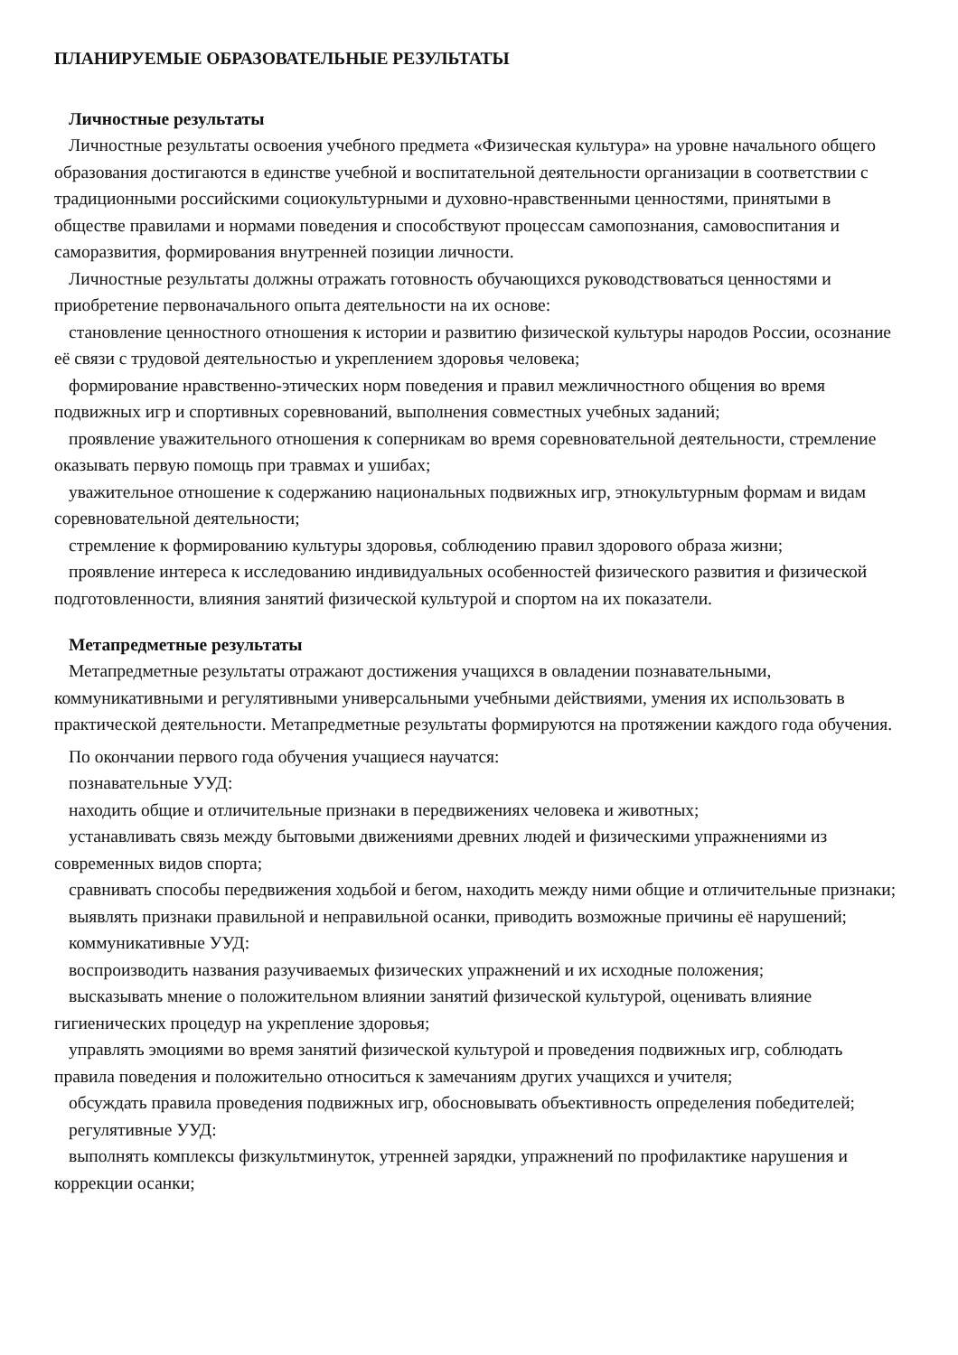ПЛАНИРУЕМЫЕ ОБРАЗОВАТЕЛЬНЫЕ РЕЗУЛЬТАТЫ
Личностные результаты
Личностные результаты освоения учебного предмета «Физическая культура» на уровне начального общего образования достигаются в единстве учебной и воспитательной деятельности организации в соответствии с традиционными российскими социокультурными и духовно-нравственными ценностями, принятыми в обществе правилами и нормами поведения и способствуют процессам самопознания, самовоспитания и саморазвития, формирования внутренней позиции личности.
Личностные результаты должны отражать готовность обучающихся руководствоваться ценностями и приобретение первоначального опыта деятельности на их основе:
становление ценностного отношения к истории и развитию физической культуры народов России, осознание её связи с трудовой деятельностью и укреплением здоровья человека;
формирование нравственно-этических норм поведения и правил межличностного общения во время подвижных игр и спортивных соревнований, выполнения совместных учебных заданий;
проявление уважительного отношения к соперникам во время соревновательной деятельности, стремление оказывать первую помощь при травмах и ушибах;
уважительное отношение к содержанию национальных подвижных игр, этнокультурным формам и видам соревновательной деятельности;
стремление к формированию культуры здоровья, соблюдению правил здорового образа жизни;
проявление интереса к исследованию индивидуальных особенностей физического развития и физической подготовленности, влияния занятий физической культурой и спортом на их показатели.
Метапредметные результаты
Метапредметные результаты отражают достижения учащихся в овладении познавательными, коммуникативными и регулятивными универсальными учебными действиями, умения их использовать в практической деятельности. Метапредметные результаты формируются на протяжении каждого года обучения.
По окончании первого года обучения учащиеся научатся:
познавательные УУД:
находить общие и отличительные признаки в передвижениях человека и животных;
устанавливать связь между бытовыми движениями древних людей и физическими упражнениями из современных видов спорта;
сравнивать способы передвижения ходьбой и бегом, находить между ними общие и отличительные признаки;
выявлять признаки правильной и неправильной осанки, приводить возможные причины её нарушений;
коммуникативные УУД:
воспроизводить названия разучиваемых физических упражнений и их исходные положения;
высказывать мнение о положительном влиянии занятий физической культурой, оценивать влияние гигиенических процедур на укрепление здоровья;
управлять эмоциями во время занятий физической культурой и проведения подвижных игр, соблюдать правила поведения и положительно относиться к замечаниям других учащихся и учителя;
обсуждать правила проведения подвижных игр, обосновывать объективность определения победителей;
регулятивные УУД:
выполнять комплексы физкультминуток, утренней зарядки, упражнений по профилактике нарушения и коррекции осанки;